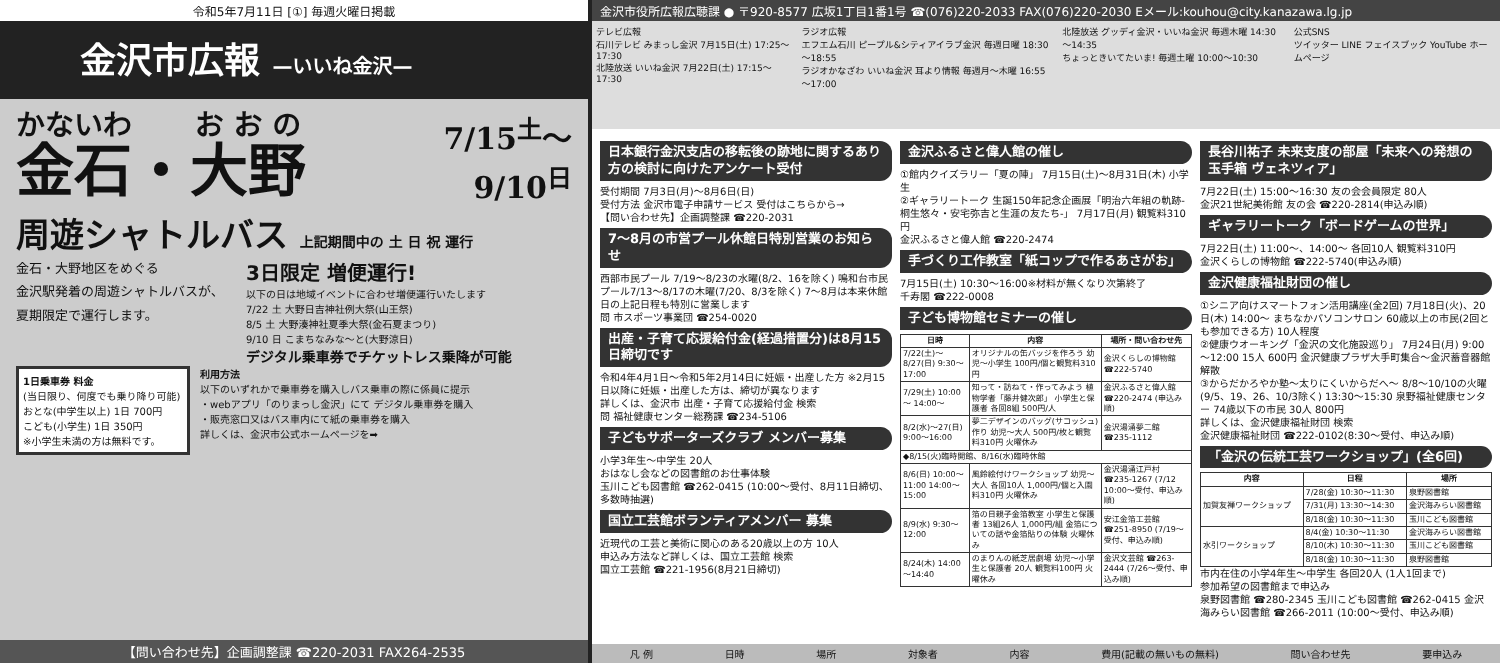令和5年7月11日 [①] 毎週火曜日掲載
金沢市広報 —いいね金沢—
7/15<sup>土</sup>～
9/10<sup>日</sup>
金石・大野
周遊シャトルバス 上記期間中の 土 日 祝 運行
金石・大野地区をめぐる
金沢駅発着の周遊シャトルバスが、
夏期限定で運行します。
3日限定 増便運行!
以下の日は地域イベントに合わせ増便運行いたします
7/22 土 大野日吉神社例大祭(山王祭)
8/5 土 大野湊神社夏季大祭(金石夏まつり)
9/10 日 こまちなみな～と(大野涼日)
デジタル乗車券でチケットレス乗降が可能
1日乗車券 料金
(当日限り、何度でも乗り降り可能)
おとな(中学生以上) 1日 700円
こども(小学生) 1日 350円
※小学生未満の方は無料です。
利用方法
以下のいずれかで乗車券を購入しバス乗車の際に係員に提示
・webアプリ「のりまっし金沢」にて デジタル乗車券を購入
・販売窓口又はバス車内にて紙の乗車券を購入
詳しくは、金沢市公式ホームページを➡
【問い合わせ先】企画調整課 ☎220-2031 FAX264-2535
金沢市役所広報広聴課 ● 〒920-8577 広坂1丁目1番1号 ☎(076)220-2033 FAX(076)220-2030 Eメール:kouhou@city.kanazawa.lg.jp
テレビ広報
石川テレビ みまっし金沢 7月15日(土) 17:25～17:30
北陸放送 いいね金沢 7月22日(土) 17:15～17:30
ラジオ広報
エフエム石川 ピープル&シティアイラブ金沢 毎週日曜 18:30～18:55
ラジオかなざわ いいね金沢 耳より情報 毎週月～木曜 16:55～17:00
北陸放送 グッディ金沢・いいね金沢 毎週木曜 14:30～14:35
ちょっときいてたいま! 毎週土曜 10:00～10:30
公式SNS
ツイッター LINE フェイスブック YouTube ホームページ
日本銀行金沢支店の移転後の跡地に関するあり方の検討に向けたアンケート受付
受付期間 7月3日(月)～8月6日(日)
受付方法 金沢市電子申請サービス 受付はこちらから→
【問い合わせ先】企画調整課 ☎220-2031
7～8月の市営プール休館日特別営業のお知らせ
西部市民プール 7/19～8/23の水曜(8/2、16を除く) 鳴和台市民プール7/13～8/17の木曜(7/20、8/3を除く) 7～8月は本来休館日の上記日程も特別に営業します
問 市スポーツ事業団 ☎254-0020
出産・子育て応援給付金(経過措置分)は8月15日締切です
令和4年4月1日～令和5年2月14日に妊娠・出産した方 ※2月15日以降に妊娠・出産した方は、締切が異なります
詳しくは、金沢市 出産・子育て応援給付金 検索
問 福祉健康センター総務課 ☎234-5106
子どもサポーターズクラブ メンバー募集
小学3年生～中学生 20人
おはなし会などの図書館のお仕事体験
玉川こども図書館 ☎262-0415 (10:00～受付、8月11日締切、多数時抽選)
国立工芸館ボランティアメンバー 募集
近現代の工芸と美術に関心のある20歳以上の方 10人
申込み方法など詳しくは、国立工芸館 検索
国立工芸館 ☎221-1956(8月21日締切)
金沢ふるさと偉人館の催し
①館内クイズラリー「夏の陣」 7月15日(土)～8月31日(木) 小学生
②ギャラリートーク 生誕150年記念企画展「明治六年組の軌跡-桐生悠々・安宅弥吉と生涯の友たち-」 7月17日(月) 観覧料310円
金沢ふるさと偉人館 ☎220-2474
手づくり工作教室「紙コップで作るあさがお」
7月15日(土) 10:30～16:00※材料が無くなり次第終了
千寿閣 ☎222-0008
子ども博物館セミナーの催し
| 日時 | 内容 | 場所・問い合わせ先 |
| --- | --- | --- |
| 7/22(土)～8/27(日) 9:30～17:00 | オリジナルの缶バッジを作ろう 幼児～小学生 100円/個と観覧料310円 | 金沢くらしの博物館 ☎222-5740 |
| 7/29(土) 10:00～ 14:00～ | 知って・訪ねて・作ってみよう 植物学者「藤井健次郎」 小学生と保護者 各回8組 500円/人 | 金沢ふるさと偉人館 ☎220-2474 (申込み順) |
| 8/2(水)～27(日) 9:00～16:00 | 夢二デザインのバッグ(サコッシュ)作り 幼児～大人 500円/枚と観覧料310円 火曜休み | 金沢湯涌夢二館 ☎235-1112 |
| ◆8/15(火)臨時開館、8/16(水)臨時休館 | | |
| 8/6(日) 10:00～11:00 14:00～15:00 | 風鈴絵付けワークショップ 幼児～大人 各回10人 1,000円/個と入園料310円 火曜休み | 金沢湯涌江戸村 ☎235-1267 (7/12 10:00～受付、申込み順) |
| 8/9(水) 9:30～12:00 | 箔の日親子金箔教室 小学生と保護者 13組26人 1,000円/組 金箔についての話や金箔貼りの体験 火曜休み | 安江金箔工芸館 ☎251-8950 (7/19～受付、申込み順) |
| 8/24(木) 14:00～14:40 | のまりんの紙芝居劇場 幼児～小学生と保護者 20人 観覧料100円 火曜休み | 金沢文芸館 ☎263-2444 (7/26～受付、申込み順) |
長谷川祐子 未来支度の部屋「未来への発想の玉手箱 ヴェネツィア」
7月22日(土) 15:00～16:30 友の会会員限定 80人
金沢21世紀美術館 友の会 ☎220-2814(申込み順)
ギャラリートーク「ボードゲームの世界」
7月22日(土) 11:00～、14:00～ 各回10人 観覧料310円
金沢くらしの博物館 ☎222-5740(申込み順)
金沢健康福祉財団の催し
①シニア向けスマートフォン活用講座(全2回) 7月18日(火)、20日(木) 14:00～ まちなかパソコンサロン 60歳以上の市民(2回とも参加できる方) 10人程度
②健康ウオーキング「金沢の文化施設巡り」 7月24日(月) 9:00～12:00 15人 600円 金沢健康プラザ大手町集合～金沢蓄音器館解散
③からだかろやか塾～太りにくいからだへ～ 8/8～10/10の火曜(9/5、19、26、10/3除く) 13:30～15:30 泉野福祉健康センター 74歳以下の市民 30人 800円
詳しくは、金沢健康福祉財団 検索
金沢健康福祉財団 ☎222-0102(8:30～受付、申込み順)
「金沢の伝統工芸ワークショップ」(全6回)
| 内容 | 日程 | 場所 |
| --- | --- | --- |
| 加賀友禅ワークショップ | 7/28(金) 10:30～11:30 | 泉野図書館 |
| | 7/31(月) 13:30～14:30 | 金沢海みらい図書館 |
| | 8/18(金) 10:30～11:30 | 玉川こども図書館 |
| 水引ワークショップ | 8/4(金) 10:30～11:30 | 金沢海みらい図書館 |
| | 8/10(木) 10:30～11:30 | 玉川こども図書館 |
| | 8/18(金) 10:30～11:30 | 泉野図書館 |
市内在住の小学4年生～中学生 各回20人 (1人1回まで)
参加希望の図書館まで申込み
泉野図書館 ☎280-2345 玉川こども図書館 ☎262-0415 金沢海みらい図書館 ☎266-2011 (10:00～受付、申込み順)
凡 例 日時 場所 対象者 内容 費用(記載の無いもの無料) 問い合わせ先 要申込み